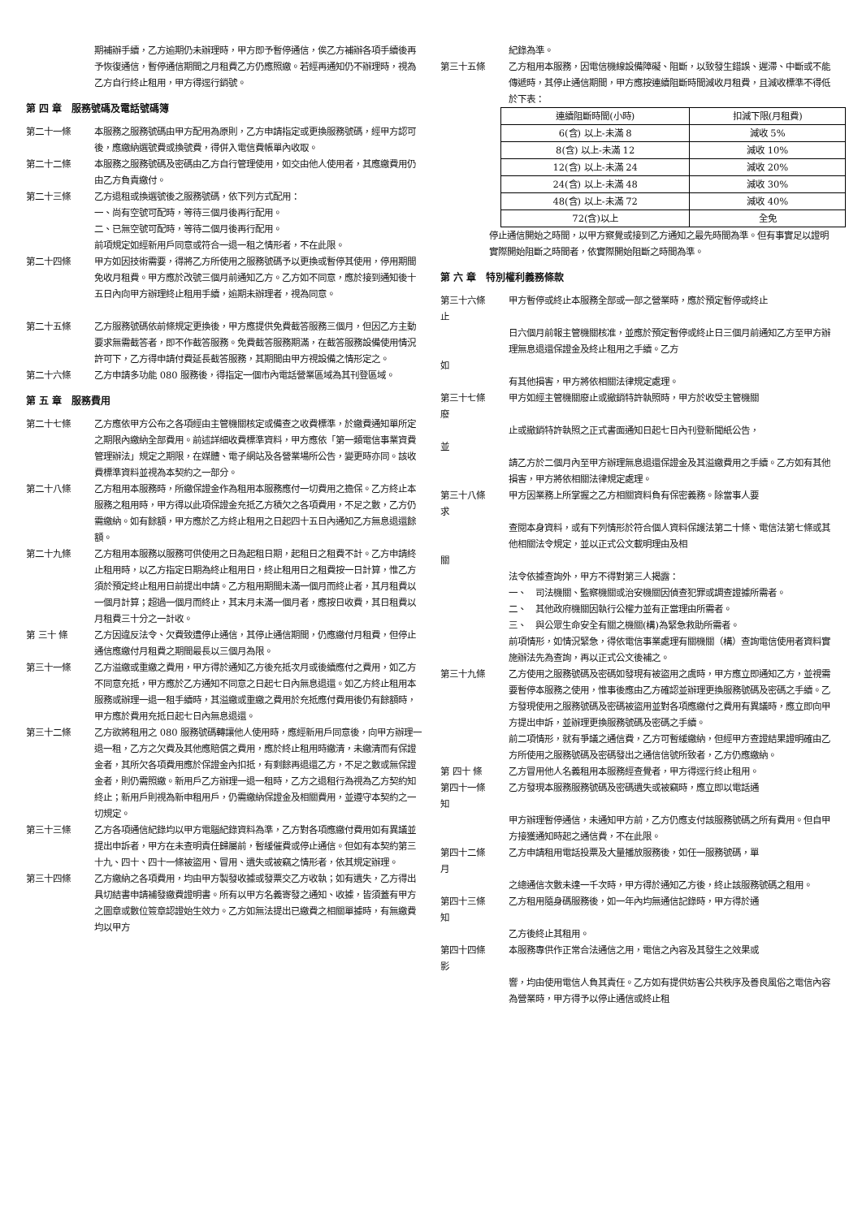期補辦手續，乙方逾期仍未辦理時，甲方即予暫停通信，俟乙方補辦各項手續後再予恢復通信，暫停通信期間之月租費乙方仍應照繳。若經再通知仍不辦理時，視為乙方自行終止租用，甲方得逕行銷號。
第 四 章　服務號碼及電話號碼簿
第二十一條 本服務之服務號碼由甲方配用為原則，乙方申請指定或更換服務號碼，經甲方認可後，應繳納選號費或換號費，得併入電信費帳單內收取。
第二十二條 本服務之服務號碼及密碼由乙方自行管理使用，如交由他人使用者，其應繳費用仍由乙方負責繳付。
第二十三條 乙方退租或換選號後之服務號碼，依下列方式配用：
一、尚有空號可配時，等待三個月後再行配用。
二、已無空號可配時，等待二個月後再行配用。
前項規定如經新用戶同意或符合一退一租之情形者，不在此限。
第二十四條 甲方如因技術需要，得將乙方所使用之服務號碼予以更換或暫停其使用，停用期間免收月租費。甲方應於改號三個月前通知乙方。乙方如不同意，應於接到通知後十五日內向甲方辦理終止租用手續，逾期未辦理者，視為同意。
第二十五條 乙方服務號碼依前條規定更換後，甲方應提供免費截答服務三個月，但因乙方主動要求無需截答者，即不作截答服務。免費截答服務期滿，在截答服務設備使用情況許可下，乙方得申請付費延長截答服務，其期間由甲方視設備之情形定之。
第二十六條 乙方申請多功能 080 服務後，得指定一個市內電話營業區域為其刊登區域。
第 五 章　服務費用
第二十七條 乙方應依甲方公布之各項經由主管機關核定或備查之收費標準，於繳費通知單所定之期限內繳納全部費用。前述詳細收費標準資料，甲方應依「第一類電信事業資費管理辦法」規定之期限，在媒體、電子網站及各營業場所公告，變更時亦同。該收費標準資料並視為本契約之一部分。
第二十八條 乙方租用本服務時，所繳保證金作為租用本服務應付一切費用之擔保。乙方終止本服務之租用時，甲方得以此項保證金充抵乙方積欠之各項費用，不足之數，乙方仍需繳納。如有餘額，甲方應於乙方終止租用之日起四十五日內通知乙方無息退還餘額。
第二十九條 乙方租用本服務以服務可供使用之日為起租日期，起租日之租費不計。乙方申請終止租用時，以乙方指定日期為終止租用日，終止租用日之租費按一日計算，惟乙方須於預定終止租用日前提出申請。乙方租用期間未滿一個月而終止者，其月租費以一個月計算；超過一個月而終止，其末月未滿一個月者，應按日收費，其日租費以月租費三十分之一計收。
第 三十 條 乙方因違反法令、欠費致遭停止通信，其停止通信期間，仍應繳付月租費，但停止通信應繳付月租費之期間最長以三個月為限。
第三十一條 乙方溢繳或重繳之費用，甲方得於通知乙方後充抵次月或後續應付之費用，如乙方不同意充抵，甲方應於乙方通知不同意之日起七日內無息退還。如乙方終止租用本服務或辦理一退一租手續時，其溢繳或重繳之費用於充抵應付費用後仍有餘額時，甲方應於費用充抵日起七日內無息退還。
第三十二條 乙方欲將租用之 080 服務號碼轉讓他人使用時，應經新用戶同意後，向甲方辦理一退一租，乙方之欠費及其他應賠償之費用，應於終止租用時繳清，未繳清而有保證金者，其所欠各項費用應於保證金內扣抵，有剩餘再退還乙方，不足之數或無保證金者，則仍需照繳。新用戶乙方辦理一退一租時，乙方之退租行為視為乙方契約知終止；新用戶則視為新申租用戶，仍需繳納保證金及相關費用，並遵守本契約之一切規定。
第三十三條 乙方各項通信紀錄均以甲方電腦紀錄資料為準，乙方對各項應繳付費用如有異議並提出申訴者，甲方在未查明責任歸屬前，暫緩催費或停止通信。但如有本契約第三十九、四十、四十一條被盜用、冒用、遺失或被竊之情形者，依其規定辦理。
第三十四條 乙方繳納之各項費用，均由甲方製發收據或發票交乙方收執；如有遺失，乙方得出具切結書申請補發繳費證明書。所有以甲方名義寄發之通知、收據，皆須蓋有甲方之圖章或數位簽章認證始生效力。乙方如無法提出已繳費之相關單據時，有無繳費均以甲方
紀錄為準。
第三十五條 乙方租用本服務，因電信機線設備障礙、阻斷，以致發生錯誤、遲滯、中斷或不能傳遞時，其停止通信期間，甲方應按連續阻斷時間減收月租費，且減收標準不得低於下表：
| 連續阻斷時間(小時) | 扣減下限(月租費) |
| --- | --- |
| 6(含) 以上-未滿 8 | 減收 5% |
| 8(含) 以上-未滿 12 | 減收 10% |
| 12(含) 以上-未滿 24 | 減收 20% |
| 24(含) 以上-未滿 48 | 減收 30% |
| 48(含) 以上-未滿 72 | 減收 40% |
| 72(含)以上 | 全免 |
停止通信開始之時間，以甲方察覺或接到乙方通知之最先時間為準。但有事實足以證明實際開始阻斷之時間者，依實際開始阻斷之時間為準。
第 六 章　特別權利義務條款
第三十六條 甲方暫停或終止本服務全部或一部之營業時，應於預定暫停或終止
止
日六個月前報主管機關核准，並應於預定暫停或終止日三個月前通知乙方至甲方辦理無息退還保證金及終止租用之手續。乙方
如
有其他損害，甲方將依相關法律規定處理。
第三十七條 甲方如經主管機關廢止或撤銷特許執照時，甲方於收受主管機關
廢
止或撤銷特許執照之正式書面通知日起七日內刊登新聞紙公告，
並
請乙方於二個月內至甲方辦理無息退還保證金及其溢繳費用之手續。乙方如有其他損害，甲方將依相關法律規定處理。
第三十八條 甲方因業務上所掌握之乙方相關資料負有保密義務。除當事人要
求
查閱本身資料，或有下列情形於符合個人資料保護法第二十條、電信法第七條或其他相關法令規定，並以正式公文載明理由及相
關
法令依據查詢外，甲方不得對第三人揭露：
一、　司法機關、監察機關或治安機關因偵查犯罪或調查證據所需者。
二、　其他政府機關因執行公權力並有正當理由所需者。
三、　與公眾生命安全有關之機關(構)為緊急救助所需者。
前項情形，如情況緊急，得依電信事業處理有關機關（構）查詢電信使用者資料實施辦法先為查詢，再以正式公文後補之。
第三十九條 乙方使用之服務號碼及密碼如發現有被盜用之虞時，甲方應立即通知乙方，並視需要暫停本服務之使用，惟事後應由乙方確認並辦理更換服務號碼及密碼之手續。乙方發現使用之服務號碼及密碼被盜用並對各項應繳付之費用有異議時，應立即向甲方提出申訴，並辦理更換服務號碼及密碼之手續。
前二項情形，就有爭議之通信費，乙方可暫緩繳納，但經甲方查證結果證明確由乙方所使用之服務號碼及密碼發出之通信信號所致者，乙方仍應繳納。
第 四十 條 乙方冒用他人名義租用本服務經查覺者，甲方得逕行終止租用。
第四十一條 乙方發現本服務服務號碼及密碼遺失或被竊時，應立即以電話通
知
甲方辦理暫停通信，未通知甲方前，乙方仍應支付該服務號碼之所有費用。但自甲方接獲通知時起之通信費，不在此限。
第四十二條 乙方申請租用電話投票及大量播放服務後，如任一服務號碼，單
月
之總通信次數未達一千次時，甲方得於通知乙方後，終止該服務號碼之租用。
第四十三條 乙方租用隨身碼服務後，如一年內均無通信記錄時，甲方得於通
知
乙方後終止其租用。
第四十四條 本服務專供作正常合法通信之用，電信之內容及其發生之效果或
影
響，均由使用電信人負其責任。乙方如有提供妨害公共秩序及善良風俗之電信內容為營業時，甲方得予以停止通信或終止租